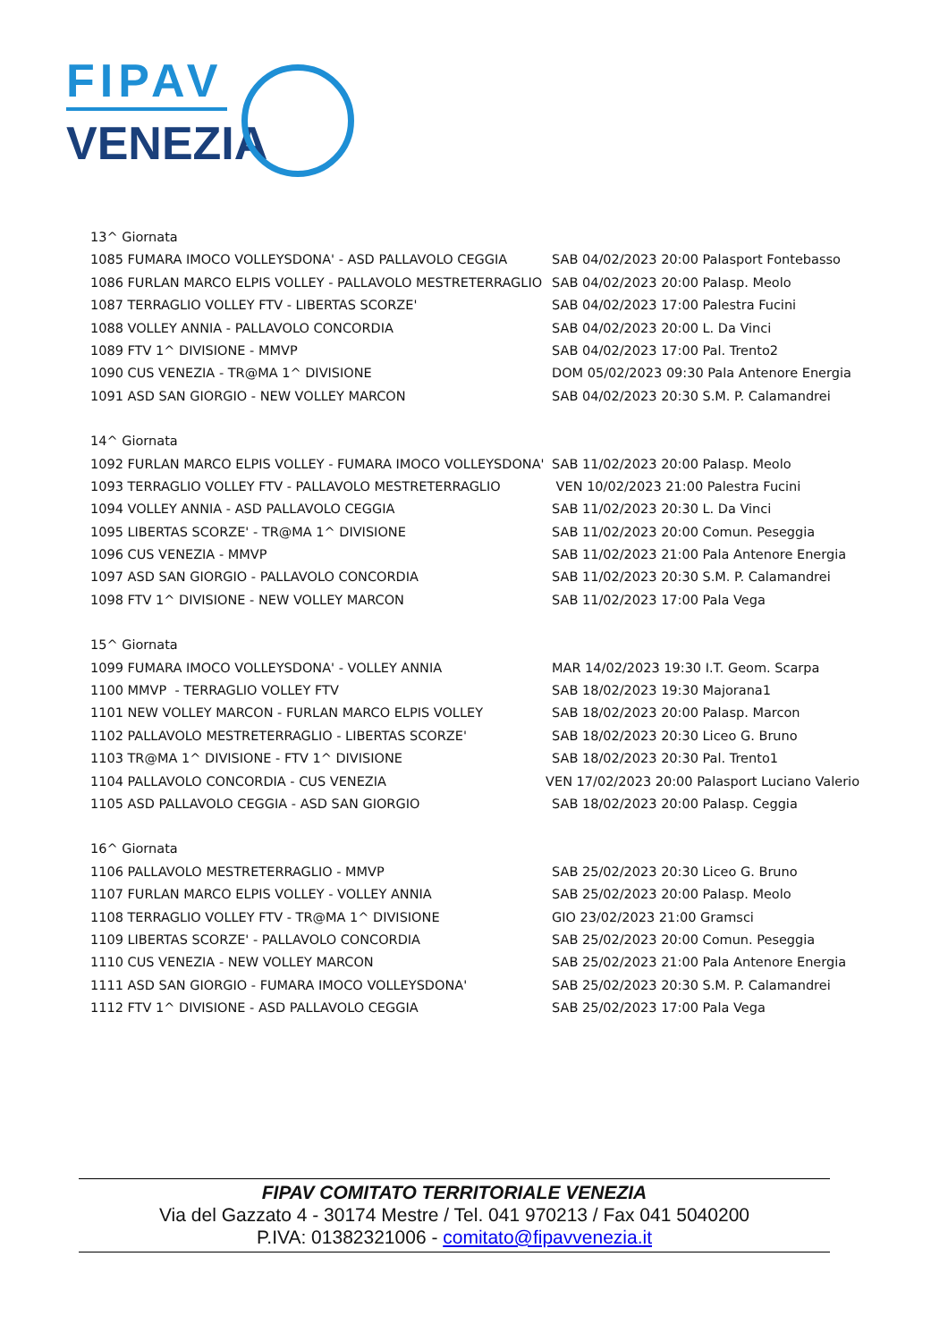FIPAV
VENEZIA
13^ Giornata
1085 FUMARA IMOCO VOLLEYSDONA' - ASD PALLAVOLO CEGGIA SAB 04/02/2023 20:00 Palasport Fontebasso
1086 FURLAN MARCO ELPIS VOLLEY - PALLAVOLO MESTRETERRAGLIO SAB 04/02/2023 20:00 Palasp. Meolo
1087 TERRAGLIO VOLLEY FTV - LIBERTAS SCORZE' SAB 04/02/2023 17:00 Palestra Fucini
1088 VOLLEY ANNIA - PALLAVOLO CONCORDIA SAB 04/02/2023 20:00 L. Da Vinci
1089 FTV 1^ DIVISIONE - MMVP SAB 04/02/2023 17:00 Pal. Trento2
1090 CUS VENEZIA - TR@MA 1^ DIVISIONE DOM 05/02/2023 09:30 Pala Antenore Energia
1091 ASD SAN GIORGIO - NEW VOLLEY MARCON SAB 04/02/2023 20:30 S.M. P. Calamandrei
14^ Giornata
1092 FURLAN MARCO ELPIS VOLLEY - FUMARA IMOCO VOLLEYSDONA' SAB 11/02/2023 20:00 Palasp. Meolo
1093 TERRAGLIO VOLLEY FTV - PALLAVOLO MESTRETERRAGLIO VEN 10/02/2023 21:00 Palestra Fucini
1094 VOLLEY ANNIA - ASD PALLAVOLO CEGGIA SAB 11/02/2023 20:30 L. Da Vinci
1095 LIBERTAS SCORZE' - TR@MA 1^ DIVISIONE SAB 11/02/2023 20:00 Comun. Peseggia
1096 CUS VENEZIA - MMVP SAB 11/02/2023 21:00 Pala Antenore Energia
1097 ASD SAN GIORGIO - PALLAVOLO CONCORDIA SAB 11/02/2023 20:30 S.M. P. Calamandrei
1098 FTV 1^ DIVISIONE - NEW VOLLEY MARCON SAB 11/02/2023 17:00 Pala Vega
15^ Giornata
1099 FUMARA IMOCO VOLLEYSDONA' - VOLLEY ANNIA MAR 14/02/2023 19:30 I.T. Geom. Scarpa
1100 MMVP - TERRAGLIO VOLLEY FTV SAB 18/02/2023 19:30 Majorana1
1101 NEW VOLLEY MARCON - FURLAN MARCO ELPIS VOLLEY SAB 18/02/2023 20:00 Palasp. Marcon
1102 PALLAVOLO MESTRETERRAGLIO - LIBERTAS SCORZE' SAB 18/02/2023 20:30 Liceo G. Bruno
1103 TR@MA 1^ DIVISIONE - FTV 1^ DIVISIONE SAB 18/02/2023 20:30 Pal. Trento1
1104 PALLAVOLO CONCORDIA - CUS VENEZIA VEN 17/02/2023 20:00 Palasport Luciano Valerio
1105 ASD PALLAVOLO CEGGIA - ASD SAN GIORGIO SAB 18/02/2023 20:00 Palasp. Ceggia
16^ Giornata
1106 PALLAVOLO MESTRETERRAGLIO - MMVP SAB 25/02/2023 20:30 Liceo G. Bruno
1107 FURLAN MARCO ELPIS VOLLEY - VOLLEY ANNIA SAB 25/02/2023 20:00 Palasp. Meolo
1108 TERRAGLIO VOLLEY FTV - TR@MA 1^ DIVISIONE GIO 23/02/2023 21:00 Gramsci
1109 LIBERTAS SCORZE' - PALLAVOLO CONCORDIA SAB 25/02/2023 20:00 Comun. Peseggia
1110 CUS VENEZIA - NEW VOLLEY MARCON SAB 25/02/2023 21:00 Pala Antenore Energia
1111 ASD SAN GIORGIO - FUMARA IMOCO VOLLEYSDONA' SAB 25/02/2023 20:30 S.M. P. Calamandrei
1112 FTV 1^ DIVISIONE - ASD PALLAVOLO CEGGIA SAB 25/02/2023 17:00 Pala Vega
FIPAV COMITATO TERRITORIALE VENEZIA
Via del Gazzato 4 - 30174 Mestre / Tel. 041 970213 / Fax 041 5040200
P.IVA: 01382321006 - comitato@fipavvenezia.it